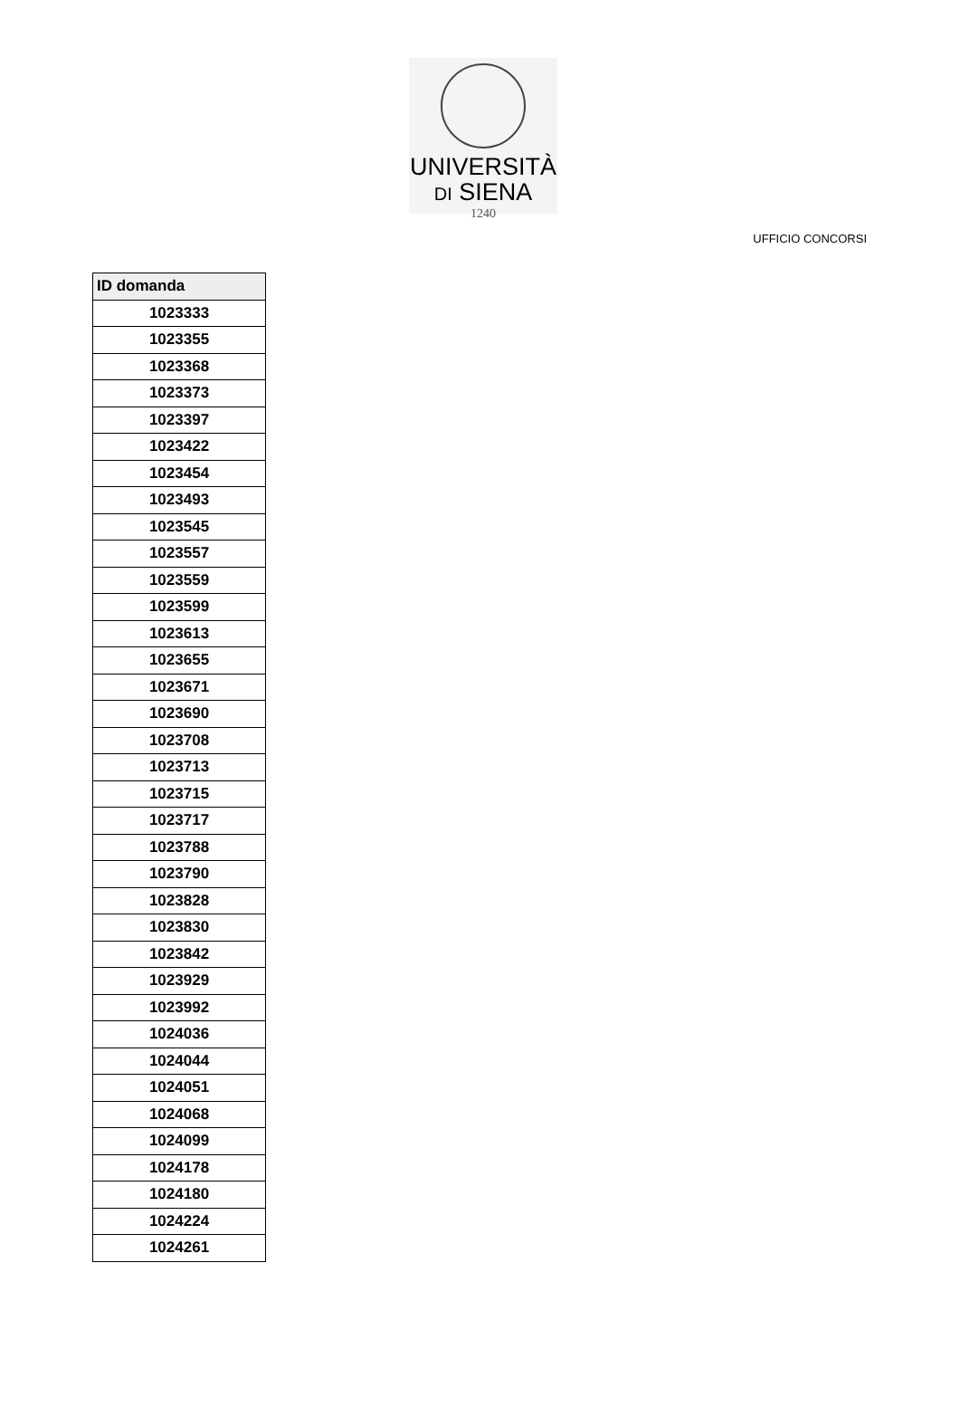UNIVERSITÀ
DI SIENA
1240
UFFICIO CONCORSI
| ID domanda |
| --- |
| 1023333 |
| 1023355 |
| 1023368 |
| 1023373 |
| 1023397 |
| 1023422 |
| 1023454 |
| 1023493 |
| 1023545 |
| 1023557 |
| 1023559 |
| 1023599 |
| 1023613 |
| 1023655 |
| 1023671 |
| 1023690 |
| 1023708 |
| 1023713 |
| 1023715 |
| 1023717 |
| 1023788 |
| 1023790 |
| 1023828 |
| 1023830 |
| 1023842 |
| 1023929 |
| 1023992 |
| 1024036 |
| 1024044 |
| 1024051 |
| 1024068 |
| 1024099 |
| 1024178 |
| 1024180 |
| 1024224 |
| 1024261 |